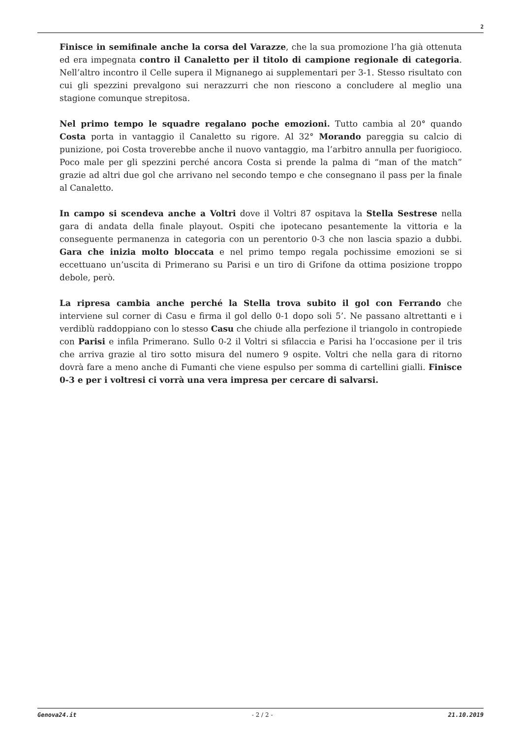2
Finisce in semifinale anche la corsa del Varazze, che la sua promozione l’ha già ottenuta ed era impegnata contro il Canaletto per il titolo di campione regionale di categoria. Nell’altro incontro il Celle supera il Mignanego ai supplementari per 3-1. Stesso risultato con cui gli spezzini prevalgono sui nerazzurri che non riescono a concludere al meglio una stagione comunque strepitosa.
Nel primo tempo le squadre regalano poche emozioni. Tutto cambia al 20° quando Costa porta in vantaggio il Canaletto su rigore. Al 32° Morando pareggia su calcio di punizione, poi Costa troverebbe anche il nuovo vantaggio, ma l’arbitro annulla per fuorigioco. Poco male per gli spezzini perché ancora Costa si prende la palma di “man of the match” grazie ad altri due gol che arrivano nel secondo tempo e che consegnano il pass per la finale al Canaletto.
In campo si scendeva anche a Voltri dove il Voltri 87 ospitava la Stella Sestrese nella gara di andata della finale playout. Ospiti che ipotecano pesantemente la vittoria e la conseguente permanenza in categoria con un perentorio 0-3 che non lascia spazio a dubbi. Gara che inizia molto bloccata e nel primo tempo regala pochissime emozioni se si eccettuano un’uscita di Primerano su Parisi e un tiro di Grifone da ottima posizione troppo debole, però.
La ripresa cambia anche perché la Stella trova subito il gol con Ferrando che interviene sul corner di Casu e firma il gol dello 0-1 dopo soli 5’. Ne passano altrettanti e i verdiblù raddoppiano con lo stesso Casu che chiude alla perfezione il triangolo in contropiede con Parisi e infila Primerano. Sullo 0-2 il Voltri si sfilaccia e Parisi ha l’occasione per il tris che arriva grazie al tiro sotto misura del numero 9 ospite. Voltri che nella gara di ritorno dovrà fare a meno anche di Fumanti che viene espulso per somma di cartellini gialli. Finisce 0-3 e per i voltresi ci vorrà una vera impresa per cercare di salvarsi.
Genova24.it - 2 / 2 - 21.10.2019